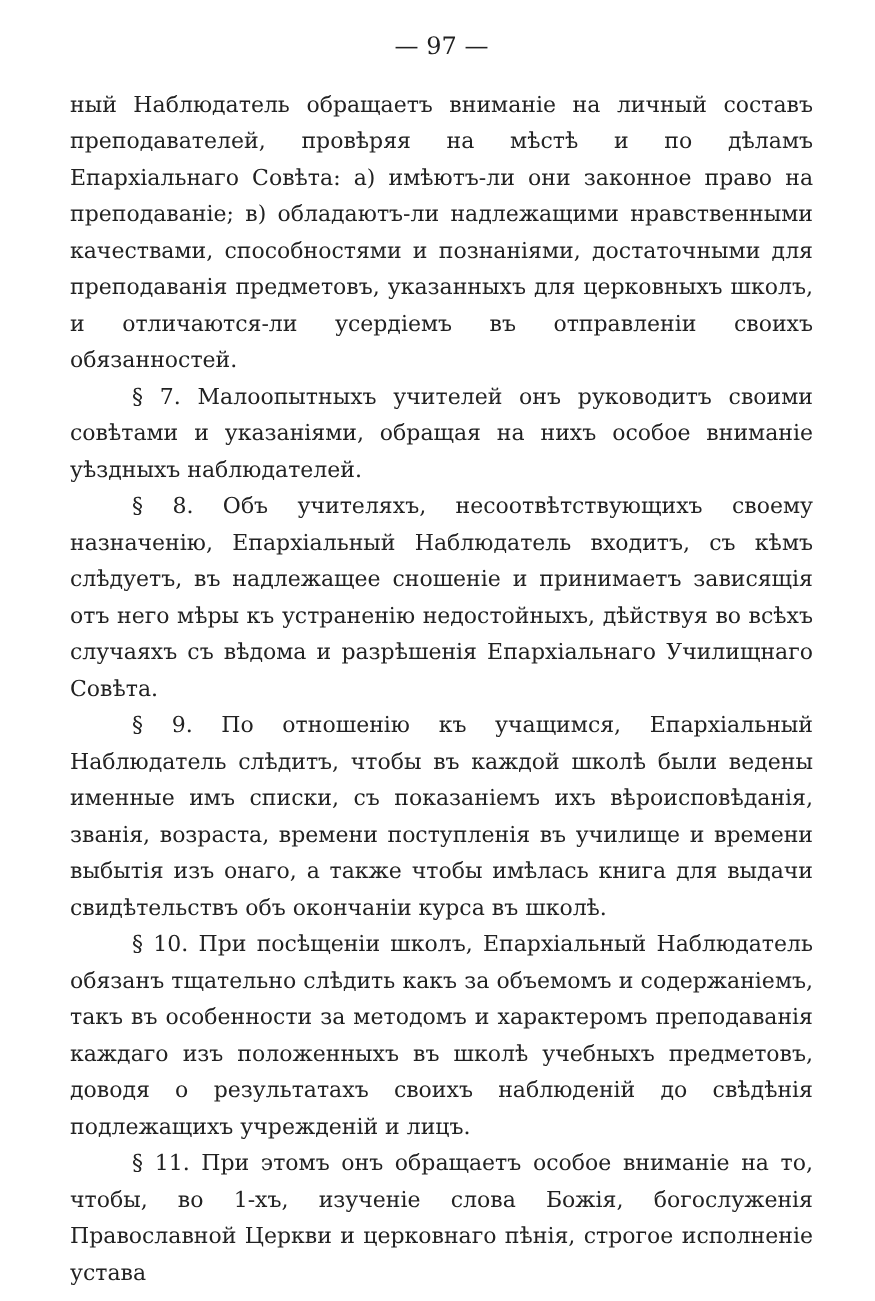— 97 —
ный Наблюдатель обращаетъ вниманіе на личный составъ преподавателей, провѣряя на мѣстѣ и по дѣламъ Епархіальнаго Совѣта: а) имѣютъ-ли они законное право на преподаваніе; в) обладаютъ-ли надлежащими нравственными качествами, способностями и познаніями, достаточными для преподаванія предметовъ, указанныхъ для церковныхъ школъ, и отличаются-ли усердіемъ въ отправленіи своихъ обязанностей.
§ 7. Малоопытныхъ учителей онъ руководитъ своими совѣтами и указаніями, обращая на нихъ особое вниманіе уѣздныхъ наблюдателей.
§ 8. Объ учителяхъ, несоотвѣтствующихъ своему назначенію, Епархіальный Наблюдатель входитъ, съ кѣмъ слѣдуетъ, въ надлежащее сношеніе и принимаетъ зависящія отъ него мѣры къ устраненію недостойныхъ, дѣйствуя во всѣхъ случаяхъ съ вѣдома и разрѣшенія Епархіальнаго Училищнаго Совѣта.
§ 9. По отношенію къ учащимся, Епархіальный Наблюдатель слѣдитъ, чтобы въ каждой школѣ были ведены именные имъ списки, съ показаніемъ ихъ вѣроисповѣданія, званія, возраста, времени поступленія въ училище и времени выбытія изъ онаго, а также чтобы имѣлась книга для выдачи свидѣтельствъ объ окончаніи курса въ школѣ.
§ 10. При посѣщеніи школъ, Епархіальный Наблюдатель обязанъ тщательно слѣдить какъ за объемомъ и содержаніемъ, такъ въ особенности за методомъ и характеромъ преподаванія каждаго изъ положенныхъ въ школѣ учебныхъ предметовъ, доводя о результатахъ своихъ наблюденій до свѣдѣнія подлежащихъ учрежденій и лицъ.
§ 11. При этомъ онъ обращаетъ особое вниманіе на то, чтобы, во 1-хъ, изученіе слова Божія, богослуженія Православной Церкви и церковнаго пѣнія, строгое исполненіе устава